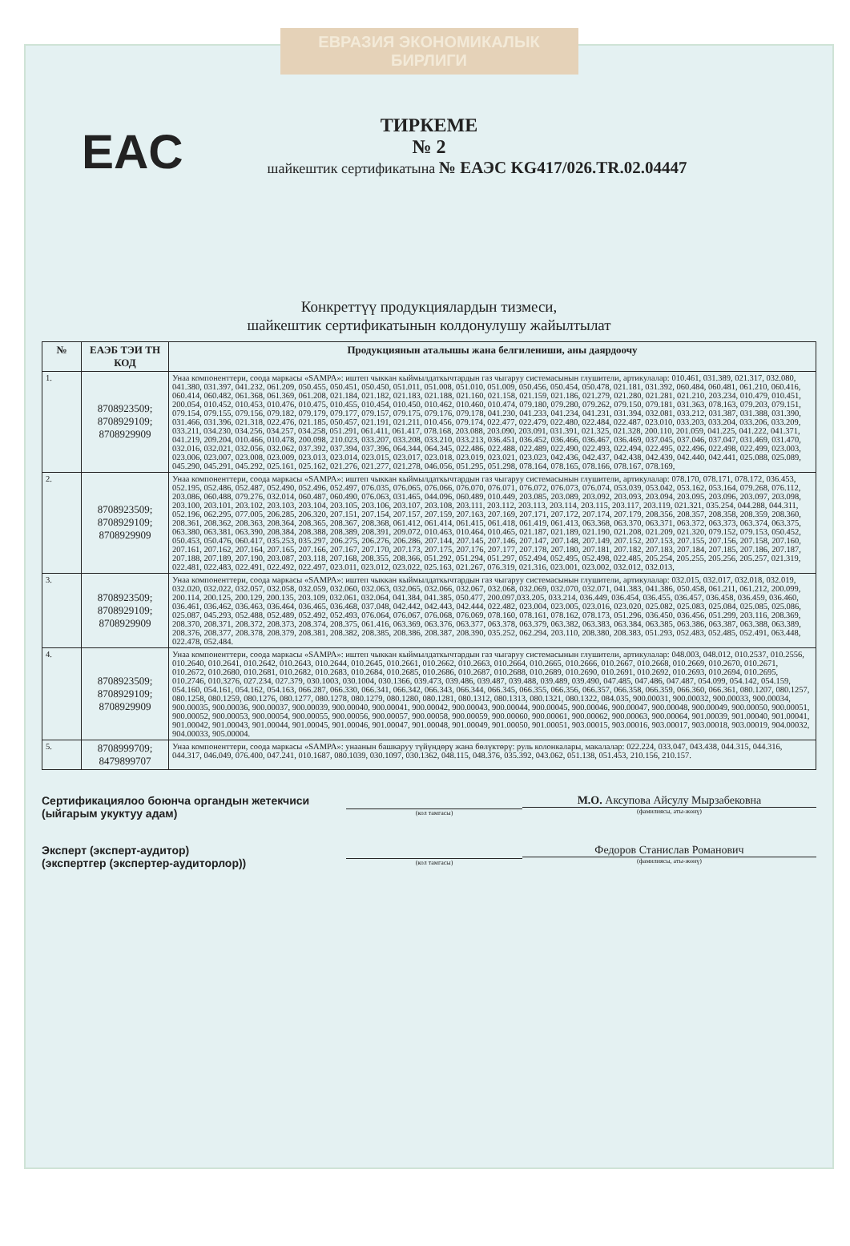ЕВРАЗИЯ ЭКОНОМИКАЛЫК БИРЛИГИ
EAC
ТИРКЕМЕ
№ 2
шайкештик сертификатына № ЕАЭС KG417/026.TR.02.04447
Конкреттүү продукциялардын тизмеси,
шайкештик сертификатынын колдонулушу жайылтылат
| № | ЕАЭБ ТЭИ ТН КОД | Продукциянын аталышы жана белгилениши, аны даярдоочу |
| --- | --- | --- |
| 1. | 8708923509; 8708929109; 8708929909 | Унаа компоненттери, соода маркасы «SAMPA»: иштеп чыккан кыймылдаткычтардын газ чыгаруу системасынын глушители, артикулалар: 010.461, 031.389, 021.317, 032.080, 041.380, 031.397, 041.232, 061.209, 050.455, 050.451, 050.450, 051.011, 051.008, 051.010, 051.009, 050.456, 050.454, 050.478, 021.181, 031.392, 060.484, 060.481, 061.210, 060.416, 060.414, 060.482, 061.368, 061.369, 061.208, 021.184, 021.182, 021.183, 021.188, 021.160, 021.158, 021.159, 021.186, 021.279, 021.280, 021.281, 021.210, 203.234, 010.479, 010.451, 200.054, 010.452, 010.453, 010.476, 010.475, 010.455, 010.454, 010.450, 010.462, 010.460, 010.474, 079.180, 079.280, 079.262, 079.150, 079.181, 031.363, 078.163, 079.203, 079.151, 079.154, 079.155, 079.156, 079.182, 079.179, 079.177, 079.157, 079.175, 079.176, 079.178, 041.230, 041.233, 041.234, 041.231, 031.394, 032.081, 033.212, 031.387, 031.388, 031.390, 031.466, 031.396, 021.318, 022.476, 021.185, 050.457, 021.191, 021.211, 010.456, 079.174, 022.477, 022.479, 022.480, 022.484, 022.487, 023.010, 033.203, 033.204, 033.206, 033.209, 033.211, 034.230, 034.256, 034.257, 034.258, 051.291, 061.411, 061.417, 078.168, 203.088, 203.090, 203.091, 031.391, 021.325, 021.328, 200.110, 201.059, 041.225, 041.222, 041.371, 041.219, 209.204, 010.466, 010.478, 200.098, 210.023, 033.207, 033.208, 033.210, 033.213, 036.451, 036.452, 036.466, 036.467, 036.469, 037.045, 037.046, 037.047, 031.469, 031.470, 032.016, 032.021, 032.056, 032.062, 037.392, 037.394, 037.396, 064.344, 064.345, 022.486, 022.488, 022.489, 022.490, 022.493, 022.494, 022.495, 022.496, 022.498, 022.499, 023.003, 023.006, 023.007, 023.008, 023.009, 023.013, 023.014, 023.015, 023.017, 023.018, 023.019, 023.021, 023.023, 042.436, 042.437, 042.438, 042.439, 042.440, 042.441, 025.088, 025.089, 045.290, 045.291, 045.292, 025.161, 025.162, 021.276, 021.277, 021.278, 046.056, 051.295, 051.298, 078.164, 078.165, 078.166, 078.167, 078.169, |
| 2. | 8708923509; 8708929109; 8708929909 | Унаа компоненттери, соода маркасы «SAMPA»: иштеп чыккан кыймылдаткычтардын газ чыгаруу системасынын глушители, артикулалар: 078.170, 078.171, 078.172, 036.453, 052.195, 052.486, 052.487, 052.490, 052.496, 052.497, 076.035, 076.065, 076.066, 076.070, 076.071, 076.072, 076.073, 076.074, 053.039, 053.042, 053.162, 053.164, 079.268, 076.112, 203.086, 060.488, 079.276, 032.014, 060.487, 060.490, 076.063, 031.465, 044.096, 060.489, 010.449, 203.085, 203.089, 203.092, 203.093, 203.094, 203.095, 203.096, 203.097, 203.098, 203.100, 203.101, 203.102, 203.103, 203.104, 203.105, 203.106, 203.107, 203.108, 203.111, 203.112, 203.113, 203.114, 203.115, 203.117, 203.119, 021.321, 035.254, 044.288, 044.311, 052.196, 062.295, 077.005, 206.285, 206.320, 207.151, 207.154, 207.157, 207.159, 207.163, 207.169, 207.171, 207.172, 207.174, 207.179, 208.356, 208.357, 208.358, 208.359, 208.360, 208.361, 208.362, 208.363, 208.364, 208.365, 208.367, 208.368, 061.412, 061.414, 061.415, 061.418, 061.419, 061.413, 063.368, 063.370, 063.371, 063.372, 063.373, 063.374, 063.375, 063.380, 063.381, 063.390, 208.384, 208.388, 208.389, 208.391, 209.072, 010.463, 010.464, 010.465, 021.187, 021.189, 021.190, 021.208, 021.209, 021.320, 079.152, 079.153, 050.452, 050.453, 050.476, 060.417, 035.253, 035.297, 206.275, 206.276, 206.286, 207.144, 207.145, 207.146, 207.147, 207.148, 207.149, 207.152, 207.153, 207.155, 207.156, 207.158, 207.160, 207.161, 207.162, 207.164, 207.165, 207.166, 207.167, 207.170, 207.173, 207.175, 207.176, 207.177, 207.178, 207.180, 207.181, 207.182, 207.183, 207.184, 207.185, 207.186, 207.187, 207.188, 207.189, 207.190, 203.087, 203.118, 207.168, 208.355, 208.366, 051.292, 051.294, 051.297, 052.494, 052.495, 052.498, 022.485, 205.254, 205.255, 205.256, 205.257, 021.319, 022.481, 022.483, 022.491, 022.492, 022.497, 023.011, 023.012, 023.022, 025.163, 021.267, 076.319, 021.316, 023.001, 023.002, 032.012, 032.013, |
| 3. | 8708923509; 8708929109; 8708929909 | Унаа компоненттери, соода маркасы «SAMPA»: иштеп чыккан кыймылдаткычтардын газ чыгаруу системасынын глушители, артикулалар: 032.015, 032.017, 032.018, 032.019, 032.020, 032.022, 032.057, 032.058, 032.059, 032.060, 032.063, 032.065, 032.066, 032.067, 032.068, 032.069, 032.070, 032.071, 041.383, 041.386, 050.458, 061.211, 061.212, 200.099, 200.114, 200.125, 200.129, 200.135, 203.109, 032.061, 032.064, 041.384, 041.385, 050.477, 200.097,033.205, 033.214, 036.449, 036.454, 036.455, 036.457, 036.458, 036.459, 036.460, 036.461, 036.462, 036.463, 036.464, 036.465, 036.468, 037.048, 042.442, 042.443, 042.444, 022.482, 023.004, 023.005, 023.016, 023.020, 025.082, 025.083, 025.084, 025.085, 025.086, 025.087, 045.293, 052.488, 052.489, 052.492, 052.493, 076.064, 076.067, 076.068, 076.069, 078.160, 078.161, 078.162, 078.173, 051.296, 036.450, 036.456, 051.299, 203.116, 208.369, 208.370, 208.371, 208.372, 208.373, 208.374, 208.375, 061.416, 063.369, 063.376, 063.377, 063.378, 063.379, 063.382, 063.383, 063.384, 063.385, 063.386, 063.387, 063.388, 063.389, 208.376, 208.377, 208.378, 208.379, 208.381, 208.382, 208.385, 208.386, 208.387, 208.390, 035.252, 062.294, 203.110, 208.380, 208.383, 051.293, 052.483, 052.485, 052.491, 063.448, 022.478, 052.484. |
| 4. | 8708923509; 8708929109; 8708929909 | Унаа компоненттери, соода маркасы «SAMPA»: иштеп чыккан кыймылдаткычтардын газ чыгаруу системасынын глушители, артикулалар: 048.003, 048.012, 010.2537, 010.2556, 010.2640, 010.2641, 010.2642, 010.2643, 010.2644, 010.2645, 010.2661, 010.2662, 010.2663, 010.2664, 010.2665, 010.2666, 010.2667, 010.2668, 010.2669, 010.2670, 010.2671, 010.2672, 010.2680, 010.2681, 010.2682, 010.2683, 010.2684, 010.2685, 010.2686, 010.2687, 010.2688, 010.2689, 010.2690, 010.2691, 010.2692, 010.2693, 010.2694, 010.2695, 010.2746, 010.3276, 027.234, 027.379, 030.1003, 030.1004, 030.1366, 039.473, 039.486, 039.487, 039.488, 039.489, 039.490, 047.485, 047.486, 047.487, 054.099, 054.142, 054.159, 054.160, 054.161, 054.162, 054.163, 066.287, 066.330, 066.341, 066.342, 066.343, 066.344, 066.345, 066.355, 066.356, 066.357, 066.358, 066.359, 066.360, 066.361, 080.1207, 080.1257, 080.1258, 080.1259, 080.1276, 080.1277, 080.1278, 080.1279, 080.1280, 080.1281, 080.1312, 080.1313, 080.1321, 080.1322, 084.035, 900.00031, 900.00032, 900.00033, 900.00034, 900.00035, 900.00036, 900.00037, 900.00039, 900.00040, 900.00041, 900.00042, 900.00043, 900.00044, 900.00045, 900.00046, 900.00047, 900.00048, 900.00049, 900.00050, 900.00051, 900.00052, 900.00053, 900.00054, 900.00055, 900.00056, 900.00057, 900.00058, 900.00059, 900.00060, 900.00061, 900.00062, 900.00063, 900.00064, 901.00039, 901.00040, 901.00041, 901.00042, 901.00043, 901.00044, 901.00045, 901.00046, 901.00047, 901.00048, 901.00049, 901.00050, 901.00051, 903.00015, 903.00016, 903.00017, 903.00018, 903.00019, 904.00032, 904.00033, 905.00004. |
| 5. | 8708999709; 8479899707 | Унаа компоненттери, соода маркасы «SAMPA»: унаанын башкаруу түйүндөрү жана бөлүктөрү: руль колонкалары, макалалар: 022.224, 033.047, 043.438, 044.315, 044.316, 044.317, 046.049, 076.400, 047.241, 010.1687, 080.1039, 030.1097, 030.1362, 048.115, 048.376, 035.392, 043.062, 051.138, 051.453, 210.156, 210.157. |
Сертификациялоо боюнча органдын жетекчиси (ыйгарым укуктуу адам)
(кол тамгасы)
М.О. Аксупова Айсулу Мырзабековна
(фамилиясы, аты-жөнү)
Эксперт (эксперт-аудитор)
(экспертгер (экспертер-аудиторлор))
(кол тамгасы)
Федоров Станислав Романович
(фамилиясы, аты-жөнү)